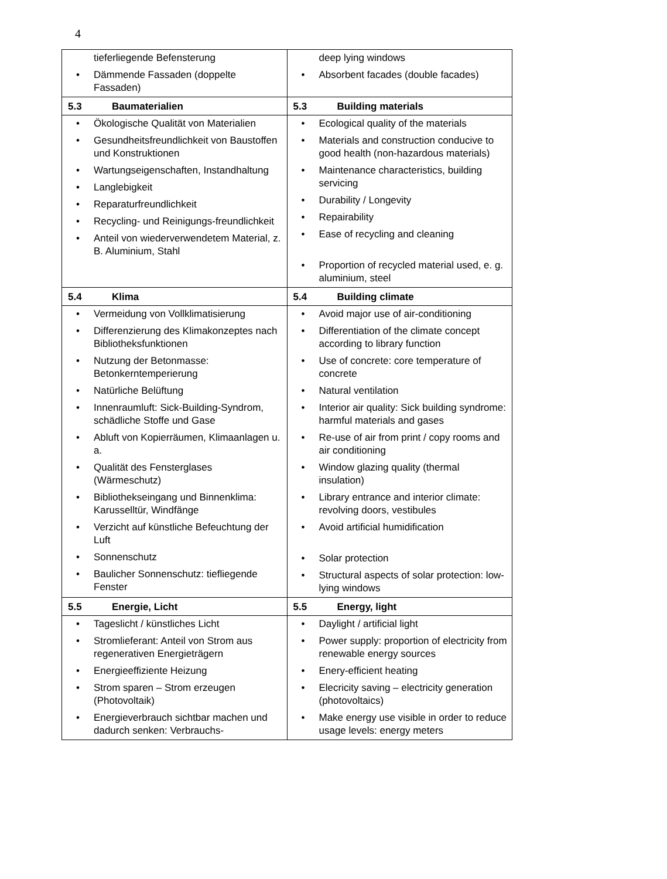4
| tieferliegende Befensterung • Dämmende Fassaden (doppelte Fassaden) | deep lying windows • Absorbent facades (double facades) |
| 5.3 Baumaterialien | 5.3 Building materials |
| • Ökologische Qualität von Materialien • Gesundheitsfreundlichkeit von Baustoffen und Konstruktionen • Wartungseigenschaften, Instandhaltung • Langlebigkeit • Reparaturfreundlichkeit • Recycling- und Reinigungs-freundlichkeit • Anteil von wiederverwendetem Material, z. B. Aluminium, Stahl | • Ecological quality of the materials • Materials and construction conducive to good health (non-hazardous materials) • Maintenance characteristics, building servicing • Durability / Longevity • Repairability • Ease of recycling and cleaning • Proportion of recycled material used, e. g. aluminium, steel |
| 5.4 Klima | 5.4 Building climate |
| • Vermeidung von Vollklimatisierung • Differenzierung des Klimakonzeptes nach Bibliotheksfunktionen • Nutzung der Betonmasse: Betonkerntemperierung • Natürliche Belüftung • Innenraumluft: Sick-Building-Syndrom, schädliche Stoffe und Gase • Abluft von Kopierräumen, Klimaanlagen u. a. • Qualität des Fensterglases (Wärmeschutz) • Bibliothekseingang und Binnenklima: Karusselltür, Windfänge • Verzicht auf künstliche Befeuchtung der Luft • Sonnenschutz • Baulicher Sonnenschutz: tiefliegende Fenster | • Avoid major use of air-conditioning • Differentiation of the climate concept according to library function • Use of concrete: core temperature of concrete • Natural ventilation • Interior air quality: Sick building syndrome: harmful materials and gases • Re-use of air from print / copy rooms and air conditioning • Window glazing quality (thermal insulation) • Library entrance and interior climate: revolving doors, vestibules • Avoid artificial humidification • Solar protection • Structural aspects of solar protection: low-lying windows |
| 5.5 Energie, Licht | 5.5 Energy, light |
| • Tageslicht / künstliches Licht • Stromlieferant: Anteil von Strom aus regenerativen Energieträgern • Energieeffiziente Heizung • Strom sparen – Strom erzeugen (Photovoltaik) • Energieverbrauch sichtbar machen und dadurch senken: Verbrauchs- | • Daylight / artificial light • Power supply: proportion of electricity from renewable energy sources • Enery-efficient heating • Elecricity saving – electricity generation (photovoltaics) • Make energy use visible in order to reduce usage levels: energy meters |